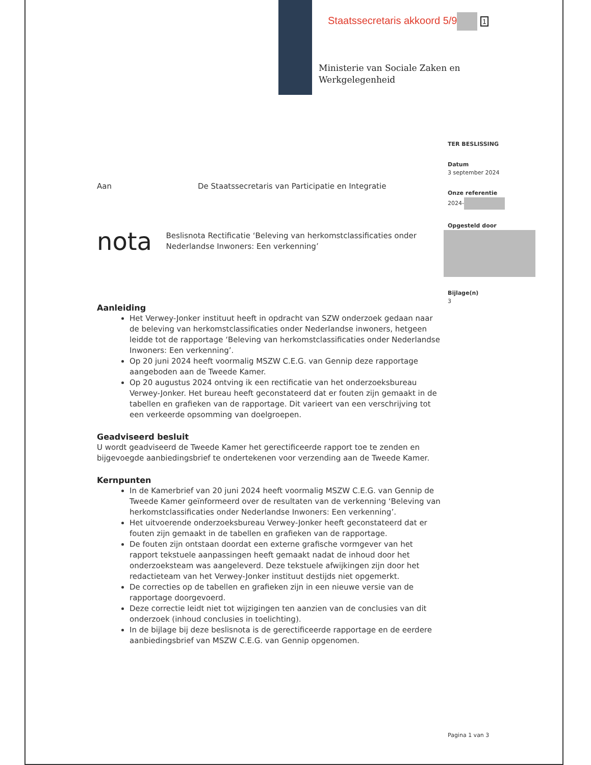Staatssecretaris akkoord 5/9 1
Ministerie van Sociale Zaken en
Werkgelegenheid
TER BESLISSING
Datum
3 september 2024
Onze referentie
2024-
Opgesteld door
Bijlage(n)
3
Aan De Staatssecretaris van Participatie en Integratie
nota
Beslisnota Rectificatie ‘Beleving van herkomstclassificaties onder Nederlandse Inwoners: Een verkenning’
Aanleiding
Het Verwey-Jonker instituut heeft in opdracht van SZW onderzoek gedaan naar de beleving van herkomstclassificaties onder Nederlandse inwoners, hetgeen leidde tot de rapportage ‘Beleving van herkomstclassificaties onder Nederlandse Inwoners: Een verkenning’.
Op 20 juni 2024 heeft voormalig MSZW C.E.G. van Gennip deze rapportage aangeboden aan de Tweede Kamer.
Op 20 augustus 2024 ontving ik een rectificatie van het onderzoeksbureau Verwey-Jonker. Het bureau heeft geconstateerd dat er fouten zijn gemaakt in de tabellen en grafieken van de rapportage. Dit varieert van een verschrijving tot een verkeerde opsomming van doelgroepen.
Geadviseerd besluit
U wordt geadviseerd de Tweede Kamer het gerectificeerde rapport toe te zenden en bijgevoegde aanbiedingsbrief te ondertekenen voor verzending aan de Tweede Kamer.
Kernpunten
In de Kamerbrief van 20 juni 2024 heeft voormalig MSZW C.E.G. van Gennip de Tweede Kamer geïnformeerd over de resultaten van de verkenning ‘Beleving van herkomstclassificaties onder Nederlandse Inwoners: Een verkenning’.
Het uitvoerende onderzoeksbureau Verwey-Jonker heeft geconstateerd dat er fouten zijn gemaakt in de tabellen en grafieken van de rapportage.
De fouten zijn ontstaan doordat een externe grafische vormgever van het rapport tekstuele aanpassingen heeft gemaakt nadat de inhoud door het onderzoeksteam was aangeleverd. Deze tekstuele afwijkingen zijn door het redactieteam van het Verwey-Jonker instituut destijds niet opgemerkt.
De correcties op de tabellen en grafieken zijn in een nieuwe versie van de rapportage doorgevoerd.
Deze correctie leidt niet tot wijzigingen ten aanzien van de conclusies van dit onderzoek (inhoud conclusies in toelichting).
In de bijlage bij deze beslisnota is de gerectificeerde rapportage en de eerdere aanbiedingsbrief van MSZW C.E.G. van Gennip opgenomen.
Pagina 1 van 3